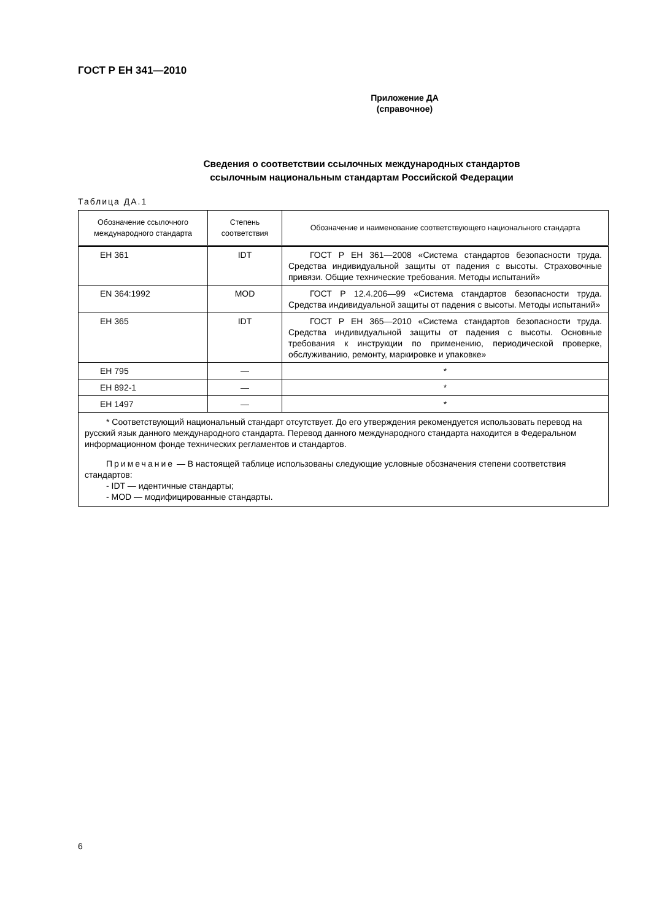ГОСТ Р ЕН 341—2010
Приложение ДА
(справочное)
Сведения о соответствии ссылочных международных стандартов
ссылочным национальным стандартам Российской Федерации
Таблица ДА.1
| Обозначение ссылочного международного стандарта | Степень соответствия | Обозначение и наименование соответствующего национального стандарта |
| --- | --- | --- |
| ЕН 361 | IDT | ГОСТ Р ЕН 361—2008 «Система стандартов безопасности труда. Средства индивидуальной защиты от падения с высоты. Страховочные привязи. Общие технические требования. Методы испытаний» |
| EN 364:1992 | MOD | ГОСТ Р 12.4.206—99 «Система стандартов безопасности труда. Средства индивидуальной защиты от падения с высоты. Методы испытаний» |
| ЕН 365 | IDT | ГОСТ Р ЕН 365—2010 «Система стандартов безопасности труда. Средства индивидуальной защиты от падения с высоты. Основные требования к инструкции по применению, периодической проверке, обслуживанию, ремонту, маркировке и упаковке» |
| ЕН 795 | — | * |
| ЕН 892-1 | — | * |
| ЕН 1497 | — | * |
| * Соответствующий национальный стандарт отсутствует. До его утверждения рекомендуется использовать перевод на русский язык данного международного стандарта. Перевод данного международного стандарта находится в Федеральном информационном фонде технических регламентов и стандартов. Примечание — В настоящей таблице использованы следующие условные обозначения степени соответствия стандартов: - IDT — идентичные стандарты; - MOD — модифицированные стандарты. | | |
6